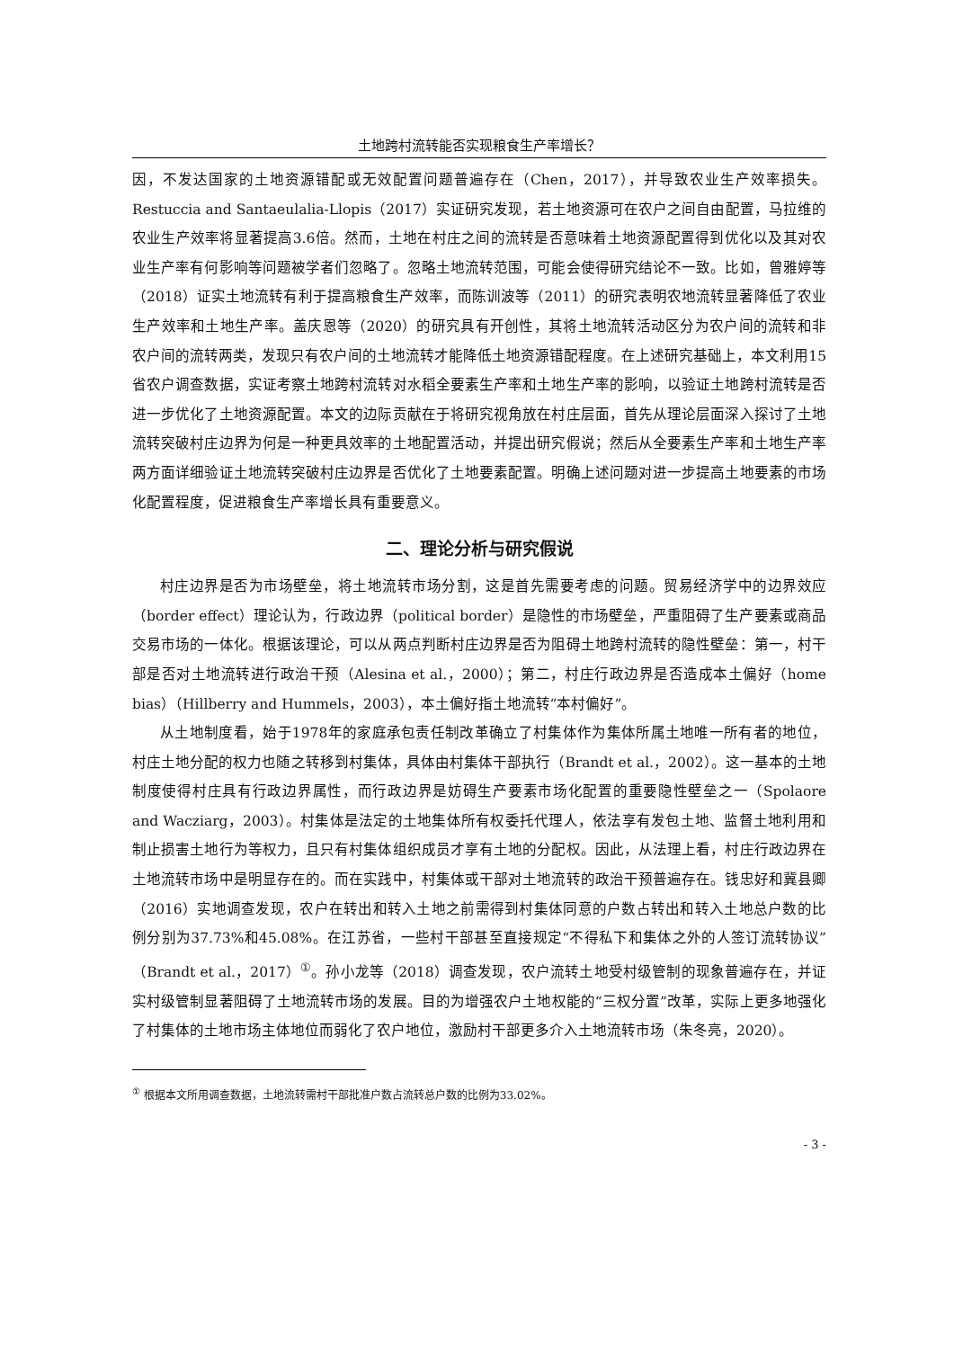土地跨村流转能否实现粮食生产率增长？
因，不发达国家的土地资源错配或无效配置问题普遍存在（Chen，2017），并导致农业生产效率损失。Restuccia and Santaeulalia-Llopis（2017）实证研究发现，若土地资源可在农户之间自由配置，马拉维的农业生产效率将显著提高3.6倍。然而，土地在村庄之间的流转是否意味着土地资源配置得到优化以及其对农业生产率有何影响等问题被学者们忽略了。忽略土地流转范围，可能会使得研究结论不一致。比如，曾雅婷等（2018）证实土地流转有利于提高粮食生产效率，而陈训波等（2011）的研究表明农地流转显著降低了农业生产效率和土地生产率。盖庆恩等（2020）的研究具有开创性，其将土地流转活动区分为农户间的流转和非农户间的流转两类，发现只有农户间的土地流转才能降低土地资源错配程度。在上述研究基础上，本文利用15省农户调查数据，实证考察土地跨村流转对水稻全要素生产率和土地生产率的影响，以验证土地跨村流转是否进一步优化了土地资源配置。本文的边际贡献在于将研究视角放在村庄层面，首先从理论层面深入探讨了土地流转突破村庄边界为何是一种更具效率的土地配置活动，并提出研究假说；然后从全要素生产率和土地生产率两方面详细验证土地流转突破村庄边界是否优化了土地要素配置。明确上述问题对进一步提高土地要素的市场化配置程度，促进粮食生产率增长具有重要意义。
二、理论分析与研究假说
村庄边界是否为市场壁垒，将土地流转市场分割，这是首先需要考虑的问题。贸易经济学中的边界效应（border effect）理论认为，行政边界（political border）是隐性的市场壁垒，严重阻碍了生产要素或商品交易市场的一体化。根据该理论，可以从两点判断村庄边界是否为阻碍土地跨村流转的隐性壁垒：第一，村干部是否对土地流转进行政治干预（Alesina et al.，2000）；第二，村庄行政边界是否造成本土偏好（home bias）（Hillberry and Hummels，2003），本土偏好指土地流转“本村偏好”。
从土地制度看，始于1978年的家庭承包责任制改革确立了村集体作为集体所属土地唯一所有者的地位，村庄土地分配的权力也随之转移到村集体，具体由村集体干部执行（Brandt et al.，2002）。这一基本的土地制度使得村庄具有行政边界属性，而行政边界是妨碍生产要素市场化配置的重要隐性壁垒之一（Spolaore and Wacziarg，2003）。村集体是法定的土地集体所有权委托代理人，依法享有发包土地、监督土地利用和制止损害土地行为等权力，且只有村集体组织成员才享有土地的分配权。因此，从法理上看，村庄行政边界在土地流转市场中是明显存在的。而在实践中，村集体或干部对土地流转的政治干预普遍存在。钱忠好和冀县卿（2016）实地调查发现，农户在转出和转入土地之前需得到村集体同意的户数占转出和转入土地总户数的比例分别为37.73%和45.08%。在江苏省，一些村干部甚至直接规定“不得私下和集体之外的人签订流转协议”（Brandt et al.，2017）<sup>①</sup>。孙小龙等（2018）调查发现，农户流转土地受村级管制的现象普遍存在，并证实村级管制显著阻碍了土地流转市场的发展。目的为增强农户土地权能的“三权分置”改革，实际上更多地强化了村集体的土地市场主体地位而弱化了农户地位，激励村干部更多介入土地流转市场（朱冬亮，2020）。
<sup>①</sup> 根据本文所用调查数据，土地流转需村干部批准户数占流转总户数的比例为33.02%。
- 3 -